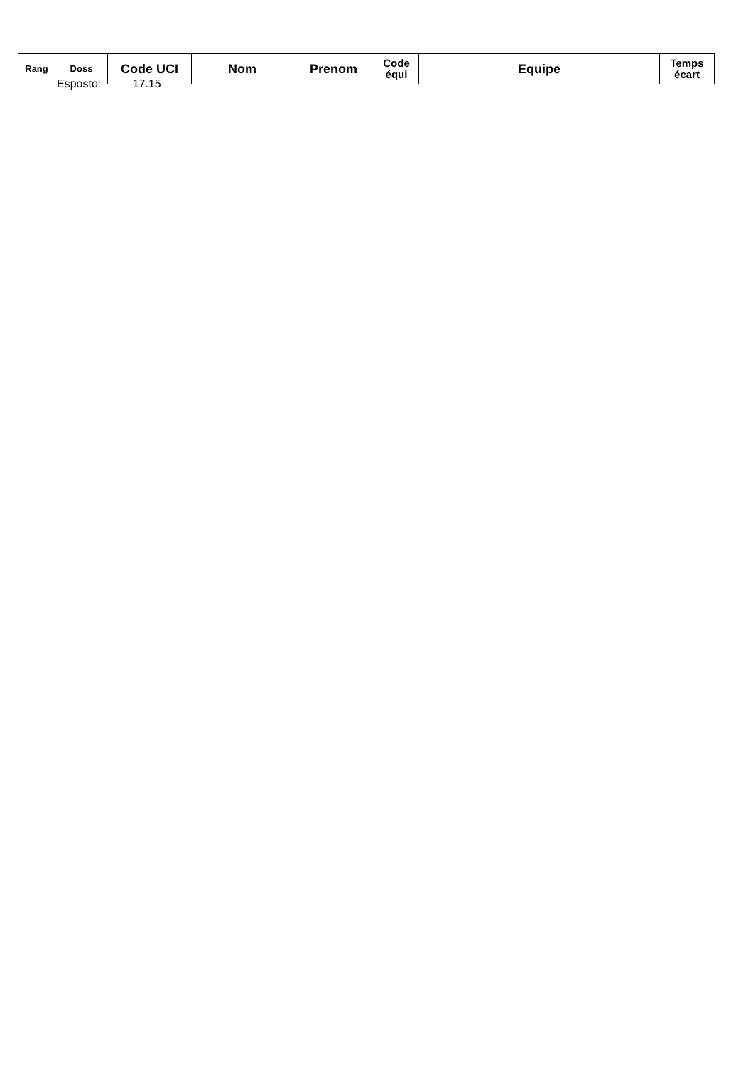| Rang | Doss | Code UCI | Nom | Prenom | Code équi | Equipe | Temps écart |
| --- | --- | --- | --- | --- | --- | --- | --- |
Esposto: 17.15